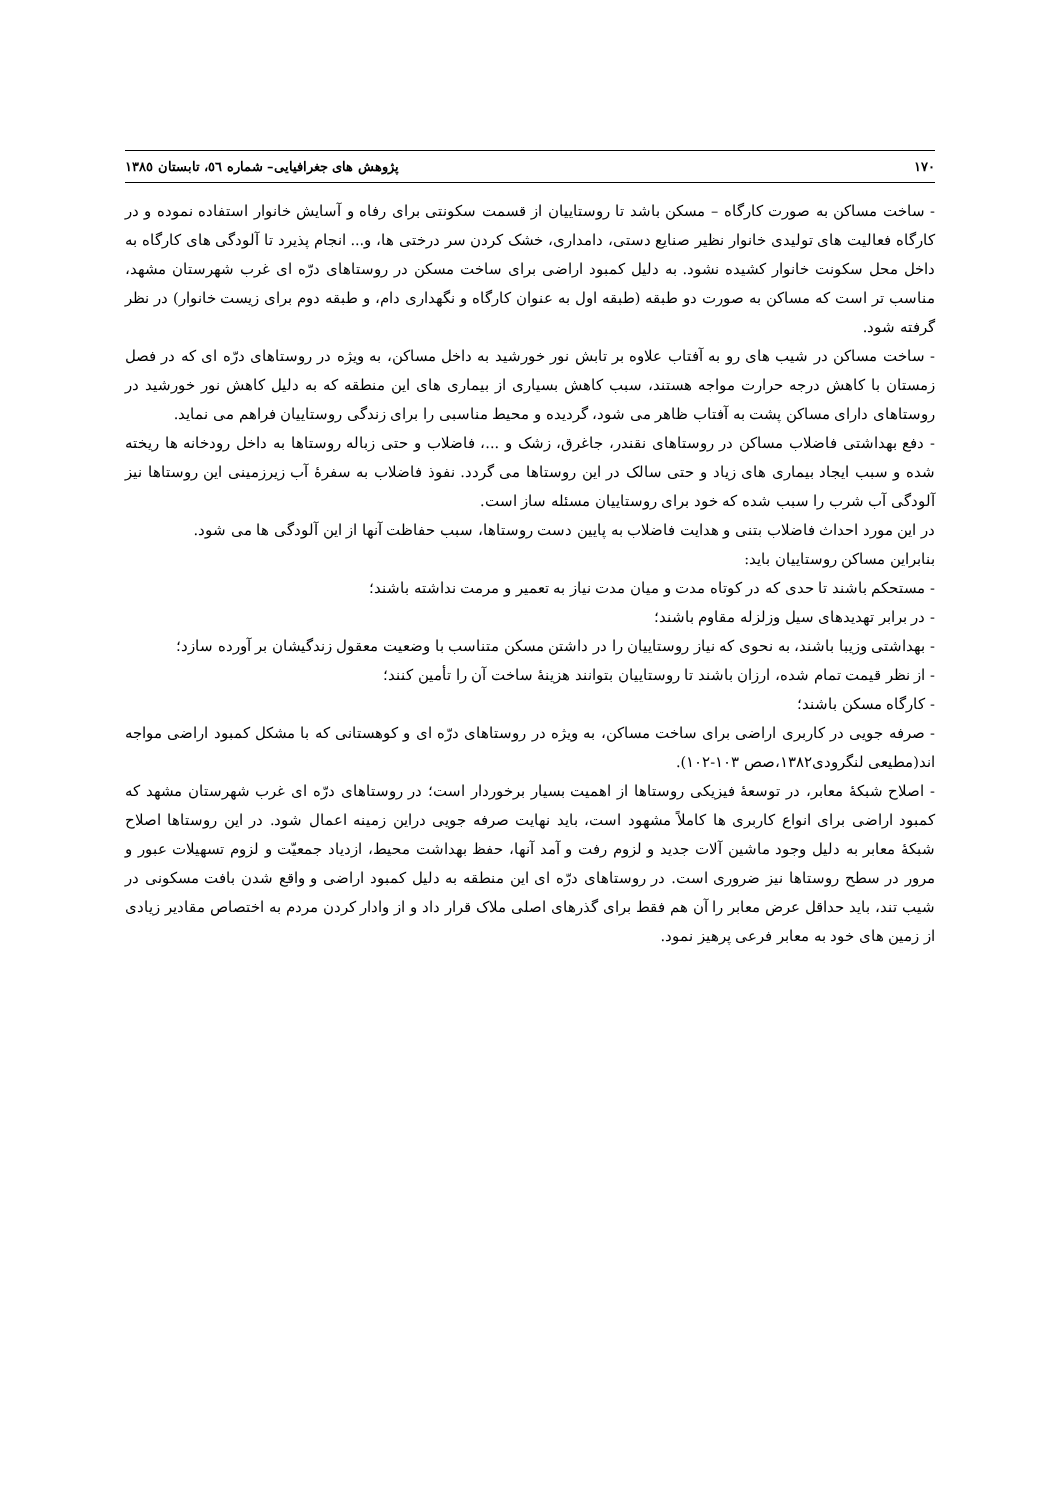۱۷۰ پژوهش های جغرافیایی– شماره ٥٦، تابستان ۱۳۸٥
- ساخت مساکن به صورت کارگاه – مسکن باشد تا روستاییان از قسمت سکونتی برای رفاه و آسایش خانوار استفاده نموده و در کارگاه فعالیت های تولیدی خانوار نظیر صنایع دستی، دامداری، خشک کردن سر درختی ها، و... انجام پذیرد تا آلودگی های کارگاه به داخل محل سکونت خانوار کشیده نشود. به دلیل کمبود اراضی برای ساخت مسکن در روستاهای درّه ای غرب شهرستان مشهد، مناسب تر است که مساکن به صورت دو طبقه (طبقه اول به عنوان کارگاه و نگهداری دام، و طبقه دوم برای زیست خانوار) در نظر گرفته شود.
- ساخت مساکن در شیب های رو به آفتاب علاوه بر تابش نور خورشید به داخل مساکن، به ویژه در روستاهای درّه ای که در فصل زمستان با کاهش درجه حرارت مواجه هستند، سبب کاهش بسیاری از بیماری های این منطقه که به دلیل کاهش نور خورشید در روستاهای دارای مساکن پشت به آفتاب ظاهر می شود، گردیده و محیط مناسبی را برای زندگی روستاییان فراهم می نماید.
- دفع بهداشتی فاضلاب مساکن در روستاهای نقندر، جاغرق، زشک و ...، فاضلاب و حتی زباله روستاها به داخل رودخانه ها ریخته شده و سبب ایجاد بیماری های زیاد و حتی سالک در این روستاها می گردد. نفوذ فاضلاب به سفرهٔ آب زیرزمینی این روستاها نیز آلودگی آب شرب را سبب شده که خود برای روستاییان مسئله ساز است.
در این مورد احداث فاضلاب بتنی و هدایت فاضلاب به پایین دست روستاها، سبب حفاظت آنها از این آلودگی ها می شود.
بنابراین مساکن روستاییان باید:
- مستحکم باشند تا حدی که در کوتاه مدت و میان مدت نیاز به تعمیر و مرمت نداشته باشند؛
- در برابر تهدیدهای سیل وزلزله مقاوم باشند؛
- بهداشتی وزیبا باشند، به نحوی که نیاز روستاییان را در داشتن مسکن متناسب با وضعیت معقول زندگیشان بر آورده سازد؛
- از نظر قیمت تمام شده، ارزان باشند تا روستاییان بتوانند هزینهٔ ساخت آن را تأمین کنند؛
- کارگاه مسکن باشند؛
- صرفه جویی در کاربری اراضی برای ساخت مساکن، به ویژه در روستاهای درّه ای و کوهستانی که با مشکل کمبود اراضی مواجه اند(مطیعی لنگرودی۱۳۸۲،صص ۱۰۳-۱۰۲).
- اصلاح شبکهٔ معابر، در توسعهٔ فیزیکی روستاها از اهمیت بسیار برخوردار است؛ در روستاهای درّه ای غرب شهرستان مشهد که کمبود اراضی برای انواع کاربری ها کاملاً مشهود است، باید نهایت صرفه جویی دراین زمینه اعمال شود. در این روستاها اصلاح شبکهٔ معابر به دلیل وجود ماشین آلات جدید و لزوم رفت و آمد آنها، حفظ بهداشت محیط، ازدیاد جمعیّت و لزوم تسهیلات عبور و مرور در سطح روستاها نیز ضروری است. در روستاهای درّه ای این منطقه به دلیل کمبود اراضی و واقع شدن بافت مسکونی در شیب تند، باید حداقل عرض معابر را آن هم فقط برای گذرهای اصلی ملاک قرار داد و از وادار کردن مردم به اختصاص مقادیر زیادی از زمین های خود به معابر فرعی پرهیز نمود.